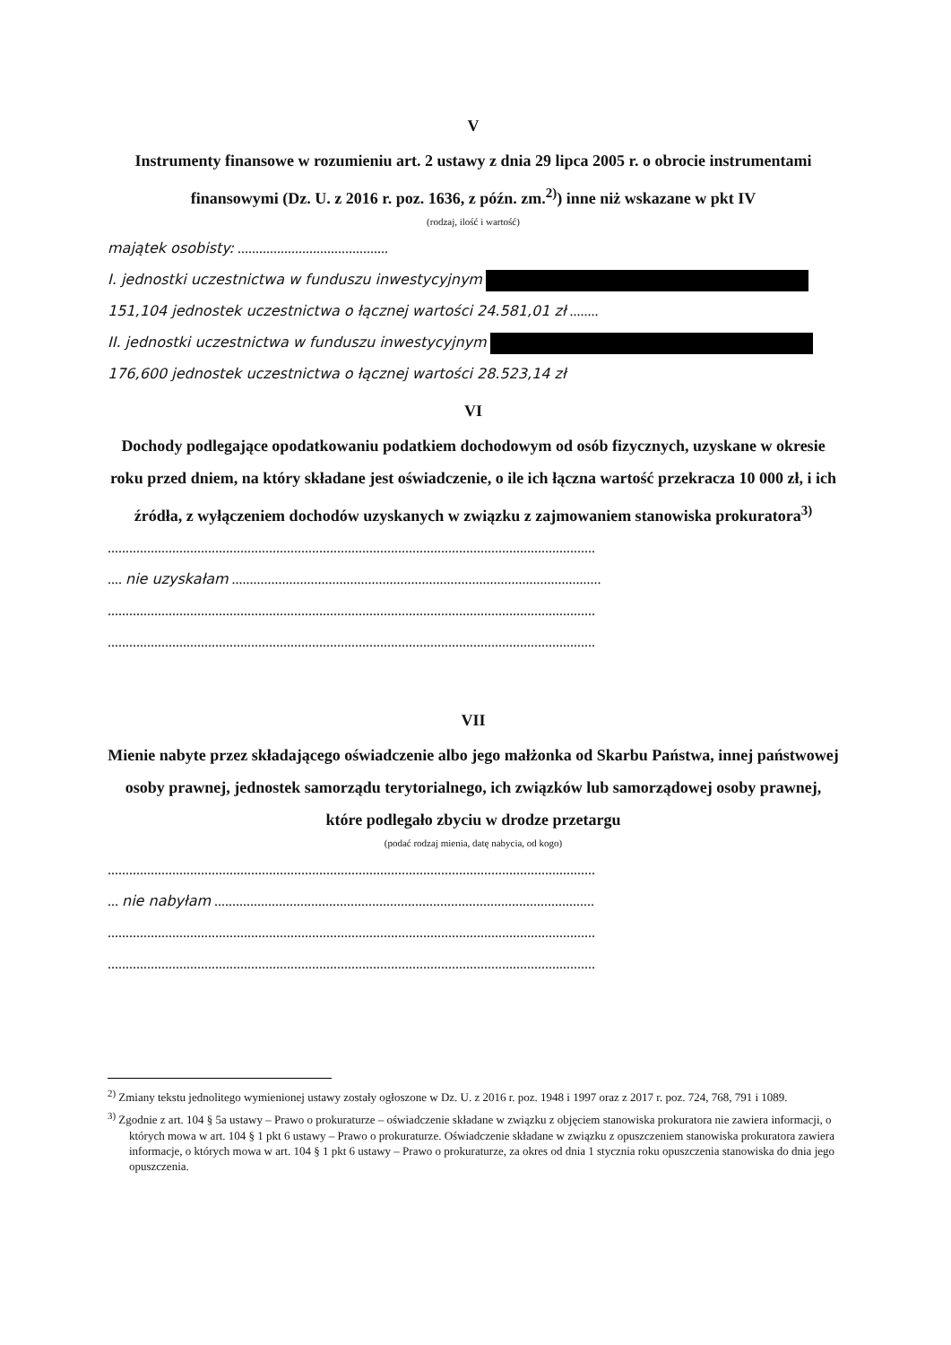V
Instrumenty finansowe w rozumieniu art. 2 ustawy z dnia 29 lipca 2005 r. o obrocie instrumentami finansowymi (Dz. U. z 2016 r. poz. 1636, z późn. zm.<sup>2)</sup>) inne niż wskazane w pkt IV
(rodzaj, ilość i wartość)
majątek osobisty: ..........................................
I. jednostki uczestnictwa w funduszu inwestycyjnym
151,104 jednostek uczestnictwa o łącznej wartości 24.581,01 zł ........
II. jednostki uczestnictwa w funduszu inwestycyjnym
176,600 jednostek uczestnictwa o łącznej wartości 28.523,14 zł
VI
Dochody podlegające opodatkowaniu podatkiem dochodowym od osób fizycznych, uzyskane w okresie roku przed dniem, na który składane jest oświadczenie, o ile ich łączna wartość przekracza 10 000 zł, i ich źródła, z wyłączeniem dochodów uzyskanych w związku z zajmowaniem stanowiska prokuratora<sup>3)</sup>
........................................................................................................................................
.... nie uzyskałam .......................................................................................................
........................................................................................................................................
........................................................................................................................................
VII
Mienie nabyte przez składającego oświadczenie albo jego małżonka od Skarbu Państwa, innej państwowej osoby prawnej, jednostek samorządu terytorialnego, ich związków lub samorządowej osoby prawnej, które podlegało zbyciu w drodze przetargu
(podać rodzaj mienia, datę nabycia, od kogo)
........................................................................................................................................
... nie nabyłam ..........................................................................................................
........................................................................................................................................
........................................................................................................................................
<sup>2)</sup> Zmiany tekstu jednolitego wymienionej ustawy zostały ogłoszone w Dz. U. z 2016 r. poz. 1948 i 1997 oraz z 2017 r. poz. 724, 768, 791 i 1089.
<sup>3)</sup> Zgodnie z art. 104 § 5a ustawy – Prawo o prokuraturze – oświadczenie składane w związku z objęciem stanowiska prokuratora nie zawiera informacji, o których mowa w art. 104 § 1 pkt 6 ustawy – Prawo o prokuraturze. Oświadczenie składane w związku z opuszczeniem stanowiska prokuratora zawiera informacje, o których mowa w art. 104 § 1 pkt 6 ustawy – Prawo o prokuraturze, za okres od dnia 1 stycznia roku opuszczenia stanowiska do dnia jego opuszczenia.